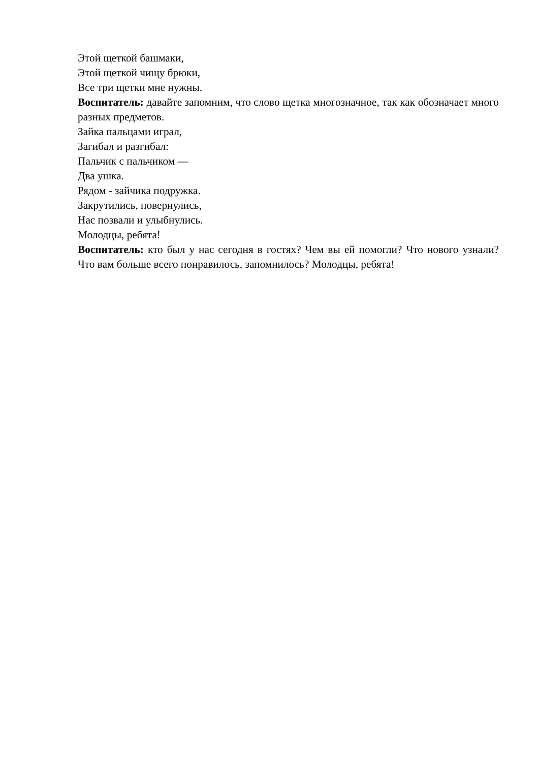Этой щеткой башмаки,
Этой щеткой чищу брюки,
Все три щетки мне нужны.
Воспитатель: давайте запомним, что слово щетка многозначное, так как обозначает много разных предметов.
Зайка пальцами играл,
Загибал и разгибал:
Пальчик с пальчиком —
Два ушка.
Рядом - зайчика подружка.
Закрутились, повернулись,
Нас позвали и улыбнулись.
Молодцы, ребята!
Воспитатель: кто был у нас сегодня в гостях? Чем вы ей помогли? Что нового узнали? Что вам больше всего понравилось, запомнилось? Молодцы, ребята!